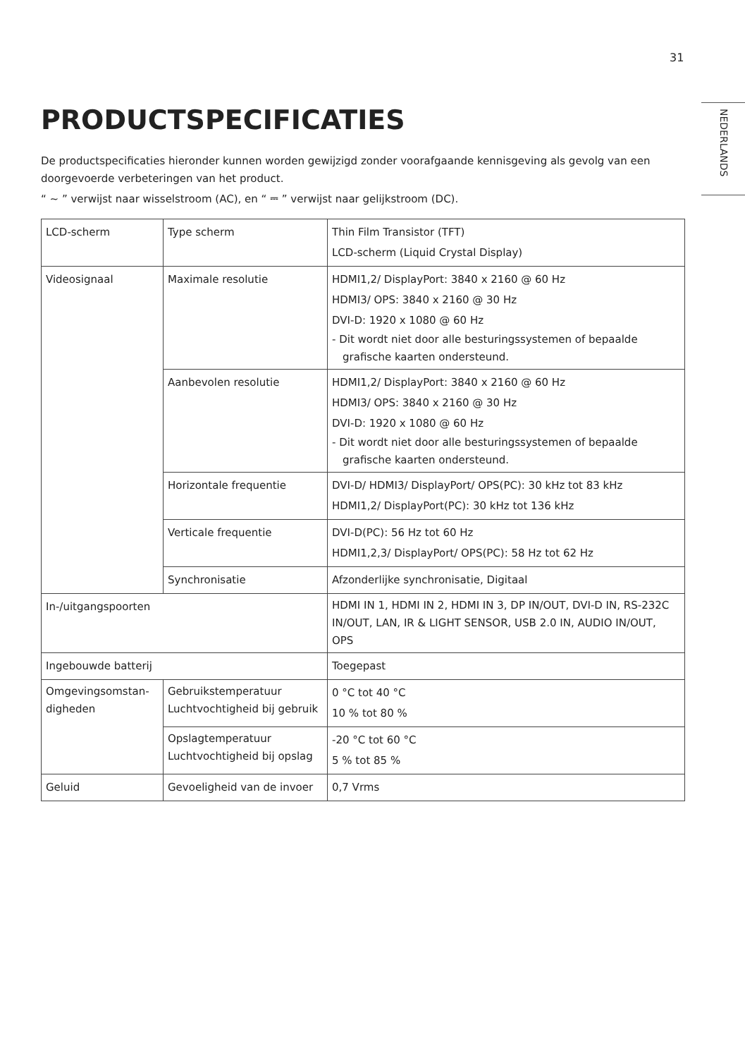31
NEDERLANDS
PRODUCTSPECIFICATIES
De productspecificaties hieronder kunnen worden gewijzigd zonder voorafgaande kennisgeving als gevolg van een doorgevoerde verbeteringen van het product.
“ ~ ” verwijst naar wisselstroom (AC), en “ ⎓ ” verwijst naar gelijkstroom (DC).
| LCD-scherm | Type scherm | Thin Film Transistor (TFT) LCD-scherm (Liquid Crystal Display) |
| Videosignaal | Maximale resolutie | HDMI1,2/ DisplayPort: 3840 x 2160 @ 60 Hz HDMI3/ OPS: 3840 x 2160 @ 30 Hz DVI-D: 1920 x 1080 @ 60 Hz - Dit wordt niet door alle besturingssystemen of bepaalde grafische kaarten ondersteund. |
| | Aanbevolen resolutie | HDMI1,2/ DisplayPort: 3840 x 2160 @ 60 Hz HDMI3/ OPS: 3840 x 2160 @ 30 Hz DVI-D: 1920 x 1080 @ 60 Hz - Dit wordt niet door alle besturingssystemen of bepaalde grafische kaarten ondersteund. |
| | Horizontale frequentie | DVI-D/ HDMI3/ DisplayPort/ OPS(PC): 30 kHz tot 83 kHz HDMI1,2/ DisplayPort(PC): 30 kHz tot 136 kHz |
| | Verticale frequentie | DVI-D(PC): 56 Hz tot 60 Hz HDMI1,2,3/ DisplayPort/ OPS(PC): 58 Hz tot 62 Hz |
| | Synchronisatie | Afzonderlijke synchronisatie, Digitaal |
| In-/uitgangspoorten | | HDMI IN 1, HDMI IN 2, HDMI IN 3, DP IN/OUT, DVI-D IN, RS-232C IN/OUT, LAN, IR & LIGHT SENSOR, USB 2.0 IN, AUDIO IN/OUT, OPS |
| Ingebouwde batterij | | Toegepast |
| Omgevingsomstan-digheden | Gebruikstemperatuur Luchtvochtigheid bij gebruik | 0 °C tot 40 °C 10 % tot 80 % |
| | Opslagtemperatuur Luchtvochtigheid bij opslag | -20 °C tot 60 °C 5 % tot 85 % |
| Geluid | Gevoeligheid van de invoer | 0,7 Vrms |